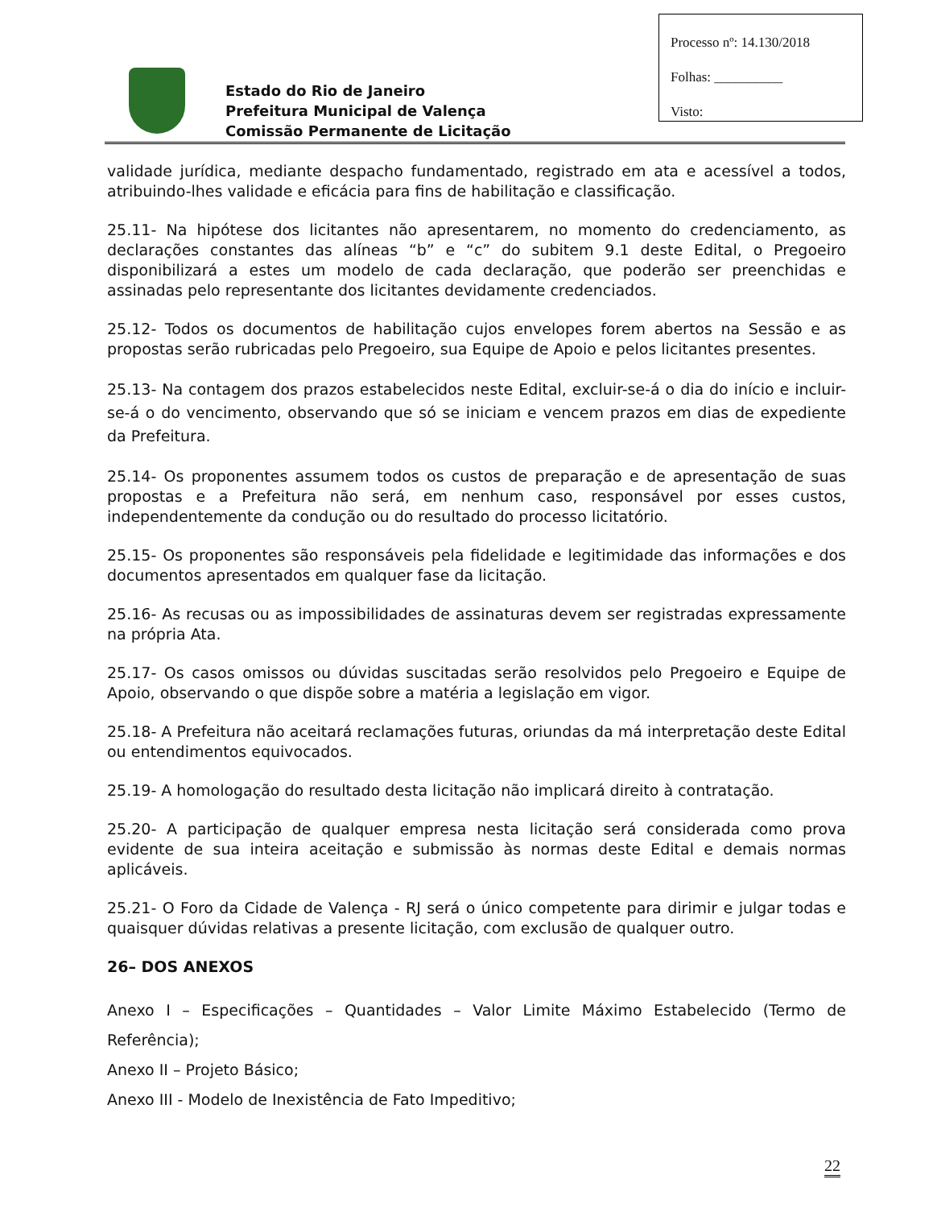Processo nº: 14.130/2018
Folhas: __________
Visto:
Estado do Rio de Janeiro
Prefeitura Municipal de Valença
Comissão Permanente de Licitação
validade jurídica, mediante despacho fundamentado, registrado em ata e acessível a todos, atribuindo-lhes validade e eficácia para fins de habilitação e classificação.
25.11- Na hipótese dos licitantes não apresentarem, no momento do credenciamento, as declarações constantes das alíneas “b” e “c” do subitem 9.1 deste Edital, o Pregoeiro disponibilizará a estes um modelo de cada declaração, que poderão ser preenchidas e assinadas pelo representante dos licitantes devidamente credenciados.
25.12- Todos os documentos de habilitação cujos envelopes forem abertos na Sessão e as propostas serão rubricadas pelo Pregoeiro, sua Equipe de Apoio e pelos licitantes presentes.
25.13- Na contagem dos prazos estabelecidos neste Edital, excluir-se-á o dia do início e incluir-se-á o do vencimento, observando que só se iniciam e vencem prazos em dias de expediente da Prefeitura.
25.14- Os proponentes assumem todos os custos de preparação e de apresentação de suas propostas e a Prefeitura não será, em nenhum caso, responsável por esses custos, independentemente da condução ou do resultado do processo licitatório.
25.15- Os proponentes são responsáveis pela fidelidade e legitimidade das informações e dos documentos apresentados em qualquer fase da licitação.
25.16- As recusas ou as impossibilidades de assinaturas devem ser registradas expressamente na própria Ata.
25.17- Os casos omissos ou dúvidas suscitadas serão resolvidos pelo Pregoeiro e Equipe de Apoio, observando o que dispõe sobre a matéria a legislação em vigor.
25.18- A Prefeitura não aceitará reclamações futuras, oriundas da má interpretação deste Edital ou entendimentos equivocados.
25.19- A homologação do resultado desta licitação não implicará direito à contratação.
25.20- A participação de qualquer empresa nesta licitação será considerada como prova evidente de sua inteira aceitação e submissão às normas deste Edital e demais normas aplicáveis.
25.21- O Foro da Cidade de Valença - RJ será o único competente para dirimir e julgar todas e quaisquer dúvidas relativas a presente licitação, com exclusão de qualquer outro.
26– DOS ANEXOS
Anexo I – Especificações – Quantidades – Valor Limite Máximo Estabelecido (Termo de Referência);
Anexo II – Projeto Básico;
Anexo III - Modelo de Inexistência de Fato Impeditivo;
22